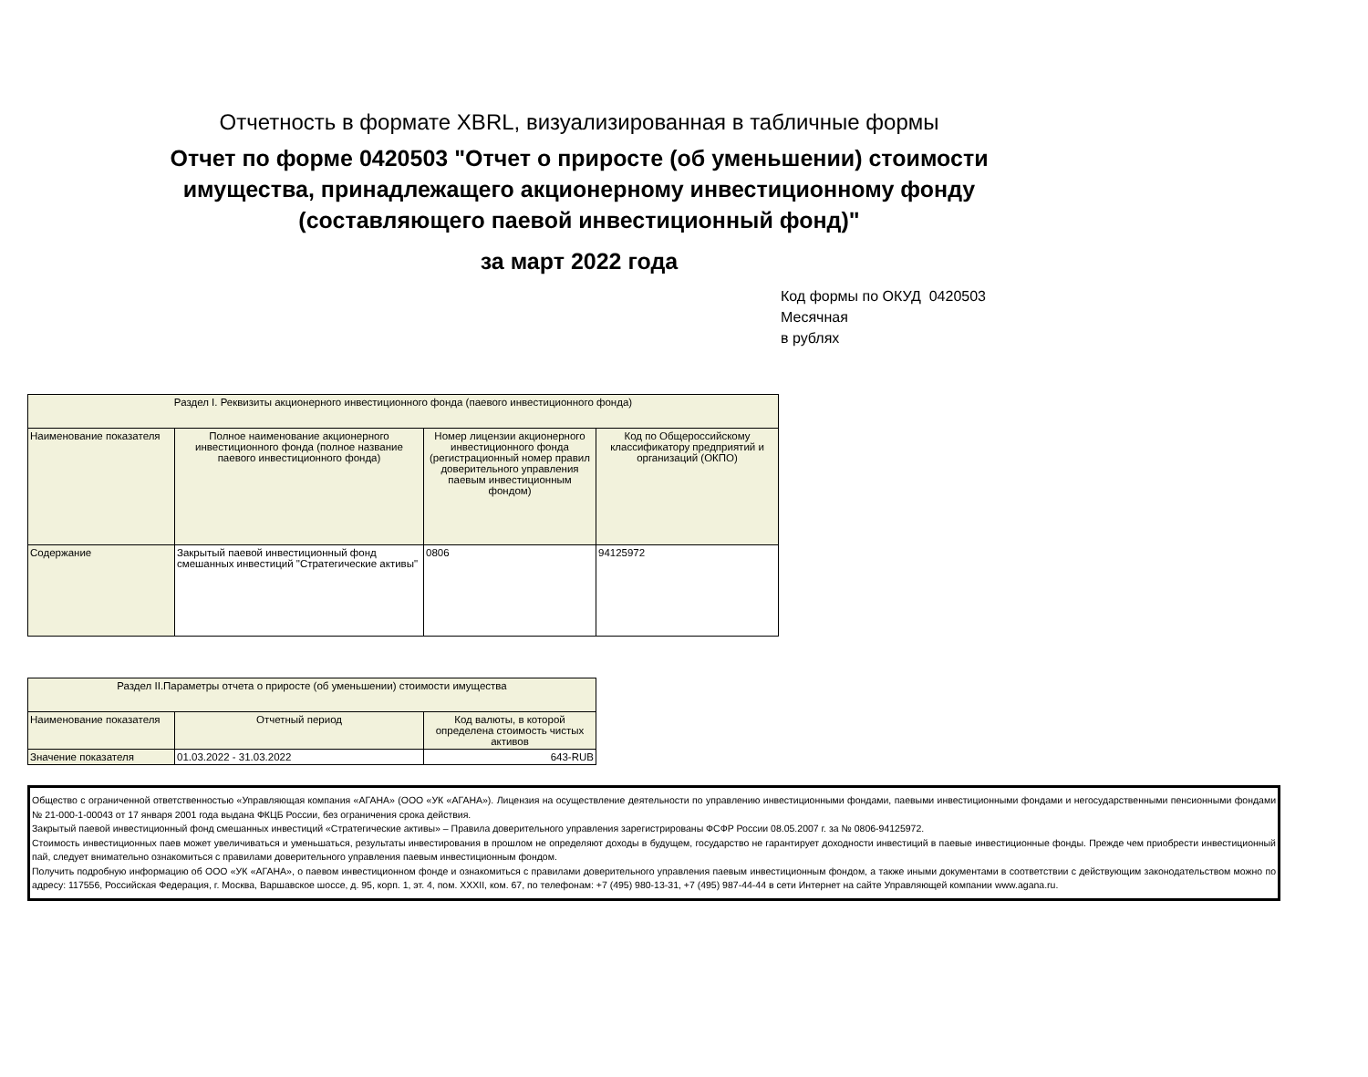Отчетность в формате XBRL, визуализированная в табличные формы
Отчет по форме 0420503 "Отчет о приросте (об уменьшении) стоимости
имущества, принадлежащего акционерному инвестиционному фонду
(составляющего паевой инвестиционный фонд)"
за март 2022 года
Код формы по ОКУД 0420503
Месячная
в рублях
| Раздел I. Реквизиты акционерного инвестиционного фонда (паевого инвестиционного фонда) | | | |
| Наименование показателя | Полное наименование акционерного инвестиционного фонда (полное название паевого инвестиционного фонда) | Номер лицензии акционерного инвестиционного фонда (регистрационный номер правил доверительного управления паевым инвестиционным фондом) | Код по Общероссийскому классификатору предприятий и организаций (ОКПО) |
| Содержание | Закрытый паевой инвестиционный фонд смешанных инвестиций "Стратегические активы" | 0806 | 94125972 |
| Раздел II.Параметры отчета о приросте (об уменьшении) стоимости имущества | | |
| Наименование показателя | Отчетный период | Код валюты, в которой определена стоимость чистых активов |
| Значение показателя | 01.03.2022 - 31.03.2022 | 643-RUB |
Общество с ограниченной ответственностью «Управляющая компания «АГАНА» (ООО «УК «АГАНА»). Лицензия на осуществление деятельности по управлению инвестиционными фондами, паевыми инвестиционными фондами и негосударственными пенсионными фондами № 21-000-1-00043 от 17 января 2001 года выдана ФКЦБ России, без ограничения срока действия.
Закрытый паевой инвестиционный фонд смешанных инвестиций «Стратегические активы» – Правила доверительного управления зарегистрированы ФСФР России 08.05.2007 г. за № 0806-94125972.
Стоимость инвестиционных паев может увеличиваться и уменьшаться, результаты инвестирования в прошлом не определяют доходы в будущем, государство не гарантирует доходности инвестиций в паевые инвестиционные фонды. Прежде чем приобрести инвестиционный пай, следует внимательно ознакомиться с правилами доверительного управления паевым инвестиционным фондом.
Получить подробную информацию об ООО «УК «АГАНА», о паевом инвестиционном фонде и ознакомиться с правилами доверительного управления паевым инвестиционным фондом, а также иными документами в соответствии с действующим законодательством можно по адресу: 117556, Российская Федерация, г. Москва, Варшавское шоссе, д. 95, корп. 1, эт. 4, пом. XXXII, ком. 67, по телефонам: +7 (495) 980-13-31, +7 (495) 987-44-44 в сети Интернет на сайте Управляющей компании www.agana.ru.